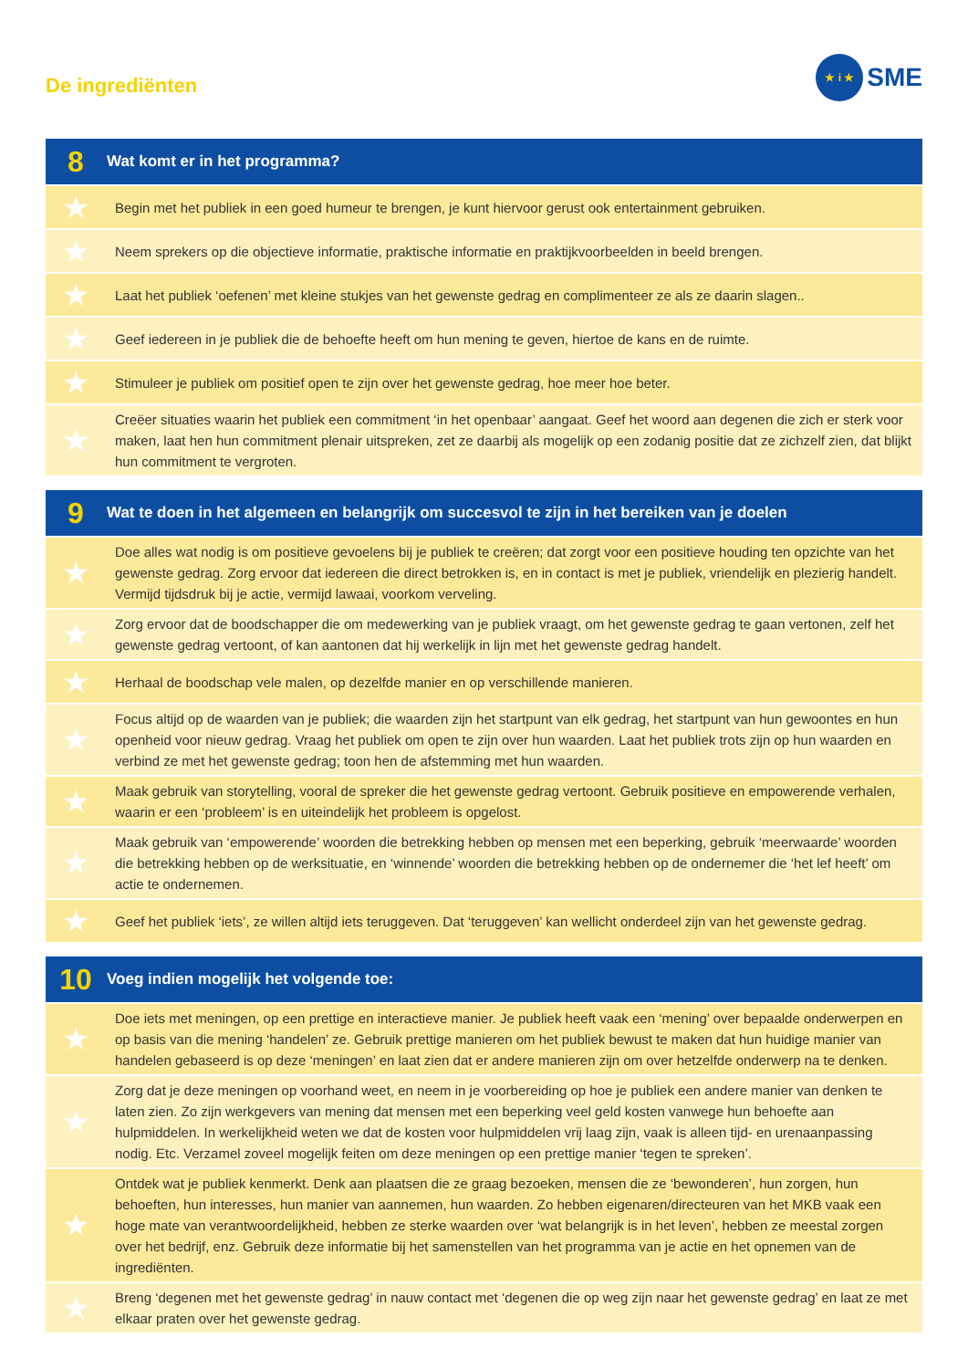De ingrediënten
★ i ★ SME
| 8 | Wat komt er in het programma? |
| --- | --- |
| ★ | Begin met het publiek in een goed humeur te brengen, je kunt hiervoor gerust ook entertainment gebruiken. |
| ★ | Neem sprekers op die objectieve informatie, praktische informatie en praktijkvoorbeelden in beeld brengen. |
| ★ | Laat het publiek ‘oefenen’ met kleine stukjes van het gewenste gedrag en complimenteer ze als ze daarin slagen.. |
| ★ | Geef iedereen in je publiek die de behoefte heeft om hun mening te geven, hiertoe de kans en de ruimte. |
| ★ | Stimuleer je publiek om positief open te zijn over het gewenste gedrag, hoe meer hoe beter. |
| ★ | Creëer situaties waarin het publiek een commitment ‘in het openbaar’ aangaat. Geef het woord aan degenen die zich er sterk voor maken, laat hen hun commitment plenair uitspreken, zet ze daarbij als mogelijk op een zodanig positie dat ze zichzelf zien, dat blijkt hun commitment te vergroten. |
| 9 | Wat te doen in het algemeen en belangrijk om succesvol te zijn in het bereiken van je doelen |
| --- | --- |
| ★ | Doe alles wat nodig is om positieve gevoelens bij je publiek te creëren; dat zorgt voor een positieve houding ten opzichte van het gewenste gedrag. Zorg ervoor dat iedereen die direct betrokken is, en in contact is met je publiek, vriendelijk en plezierig handelt. Vermijd tijdsdruk bij je actie, vermijd lawaai, voorkom verveling. |
| ★ | Zorg ervoor dat de boodschapper die om medewerking van je publiek vraagt, om het gewenste gedrag te gaan vertonen, zelf het gewenste gedrag vertoont, of kan aantonen dat hij werkelijk in lijn met het gewenste gedrag handelt. |
| ★ | Herhaal de boodschap vele malen, op dezelfde manier en op verschillende manieren. |
| ★ | Focus altijd op de waarden van je publiek; die waarden zijn het startpunt van elk gedrag, het startpunt van hun gewoontes en hun openheid voor nieuw gedrag. Vraag het publiek om open te zijn over hun waarden. Laat het publiek trots zijn op hun waarden en verbind ze met het gewenste gedrag; toon hen de afstemming met hun waarden. |
| ★ | Maak gebruik van storytelling, vooral de spreker die het gewenste gedrag vertoont. Gebruik positieve en empowerende verhalen, waarin er een ‘probleem’ is en uiteindelijk het probleem is opgelost. |
| ★ | Maak gebruik van ‘empowerende’ woorden die betrekking hebben op mensen met een beperking, gebruik ‘meerwaarde’ woorden die betrekking hebben op de werksituatie, en ‘winnende’ woorden die betrekking hebben op de ondernemer die ‘het lef heeft’ om actie te ondernemen. |
| ★ | Geef het publiek ‘iets’, ze willen altijd iets teruggeven. Dat ‘teruggeven’ kan wellicht onderdeel zijn van het gewenste gedrag. |
| 10 | Voeg indien mogelijk het volgende toe: |
| --- | --- |
| ★ | Doe iets met meningen, op een prettige en interactieve manier. Je publiek heeft vaak een ‘mening’ over bepaalde onderwerpen en op basis van die mening ‘handelen’ ze. Gebruik prettige manieren om het publiek bewust te maken dat hun huidige manier van handelen gebaseerd is op deze ‘meningen’ en laat zien dat er andere manieren zijn om over hetzelfde onderwerp na te denken. |
| ★ | Zorg dat je deze meningen op voorhand weet, en neem in je voorbereiding op hoe je publiek een andere manier van denken te laten zien. Zo zijn werkgevers van mening dat mensen met een beperking veel geld kosten vanwege hun behoefte aan hulpmiddelen. In werkelijkheid weten we dat de kosten voor hulpmiddelen vrij laag zijn, vaak is alleen tijd- en urenaanpassing nodig. Etc. Verzamel zoveel mogelijk feiten om deze meningen op een prettige manier ‘tegen te spreken’. |
| ★ | Ontdek wat je publiek kenmerkt. Denk aan plaatsen die ze graag bezoeken, mensen die ze ‘bewonderen’, hun zorgen, hun behoeften, hun interesses, hun manier van aannemen, hun waarden. Zo hebben eigenaren/directeuren van het MKB vaak een hoge mate van verantwoordelijkheid, hebben ze sterke waarden over ‘wat belangrijk is in het leven’, hebben ze meestal zorgen over het bedrijf, enz. Gebruik deze informatie bij het samenstellen van het programma van je actie en het opnemen van de ingrediënten. |
| ★ | Breng ‘degenen met het gewenste gedrag’ in nauw contact met ‘degenen die op weg zijn naar het gewenste gedrag’ en laat ze met elkaar praten over het gewenste gedrag. |